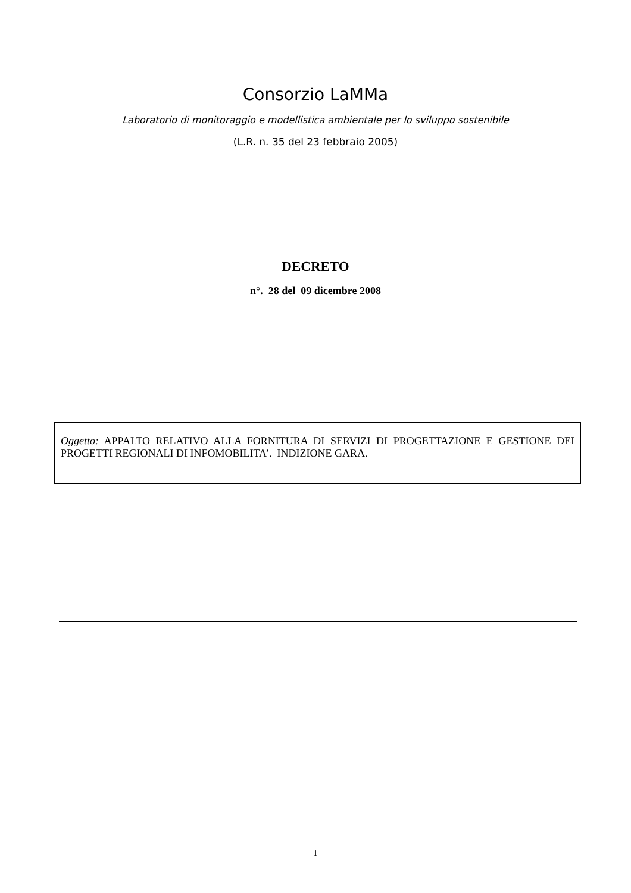Consorzio LaMMa
Laboratorio di monitoraggio e modellistica ambientale per lo sviluppo sostenibile
(L.R. n. 35 del 23 febbraio 2005)
DECRETO
n°. 28 del 09 dicembre 2008
Oggetto: APPALTO RELATIVO ALLA FORNITURA DI SERVIZI DI PROGETTAZIONE E GESTIONE DEI PROGETTI REGIONALI DI INFOMOBILITA’. INDIZIONE GARA.
1